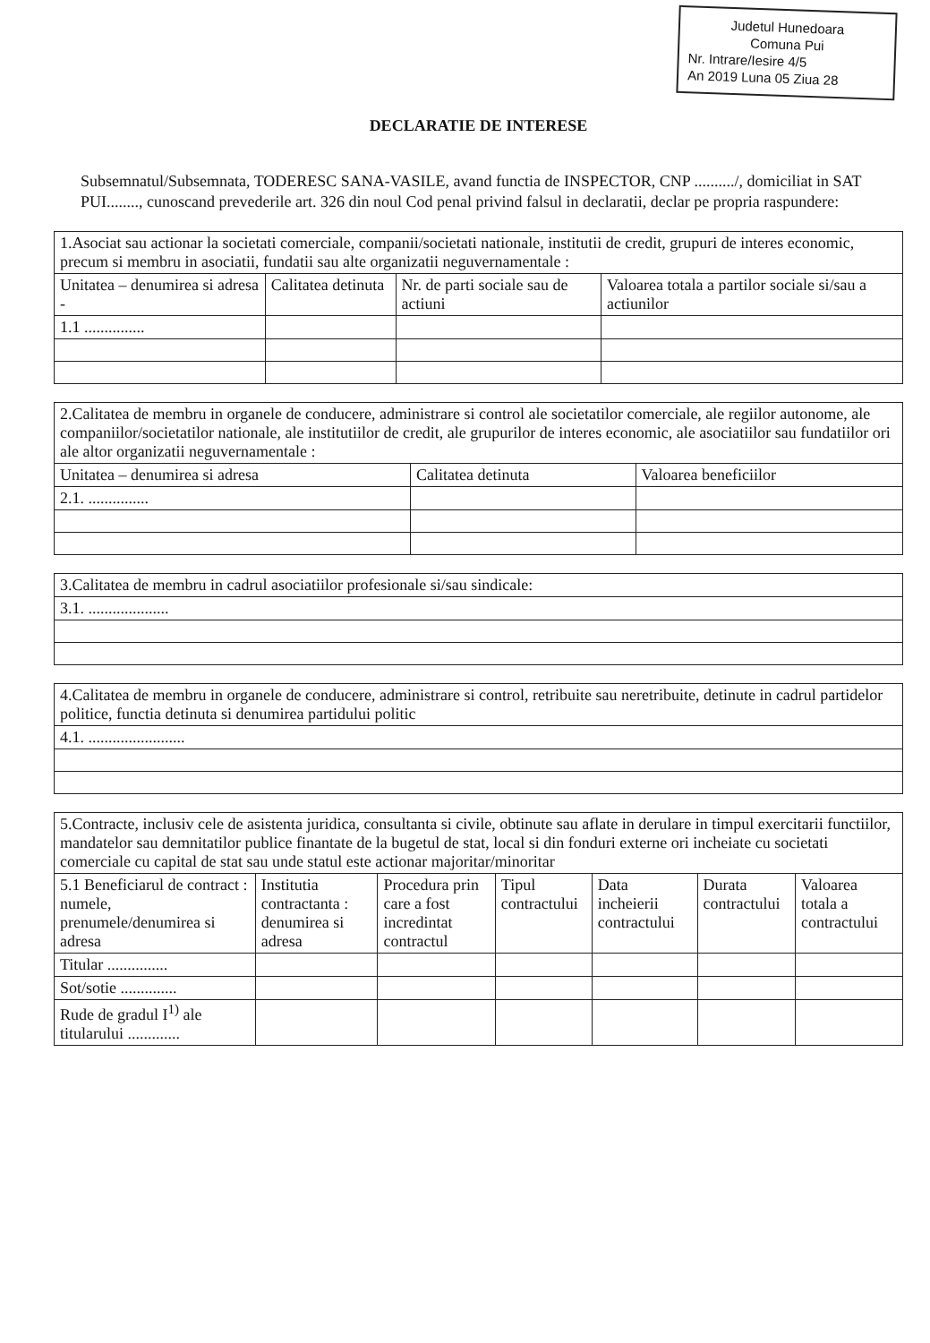Judetul Hunedoara
Comuna Pui
Nr. Intrare/Iesire 4/5
An 2019 Luna 05 Ziua 28
DECLARATIE DE INTERESE
Subsemnatul/Subsemnata, TODERESC SANA-VASILE, avand functia de INSPECTOR, CNP ........../, domiciliat in SAT PUI........, cunoscand prevederile art. 326 din noul Cod penal privind falsul in declaratii, declar pe propria raspundere:
| 1.Asociat sau actionar la societati comerciale, companii/societati nationale, institutii de credit, grupuri de interes economic, precum si membru in asociatii, fundatii sau alte organizatii neguvernamentale : | | | |
| Unitatea – denumirea si adresa - | Calitatea detinuta | Nr. de parti sociale sau de actiuni | Valoarea totala a partilor sociale si/sau a actiunilor |
| 1.1 ............... | | | |
| 2.Calitatea de membru in organele de conducere, administrare si control ale societatilor comerciale, ale regiilor autonome, ale companiilor/societatilor nationale, ale institutiilor de credit, ale grupurilor de interes economic, ale asociatiilor sau fundatiilor ori ale altor organizatii neguvernamentale : | | |
| Unitatea – denumirea si adresa | Calitatea detinuta | Valoarea beneficiilor |
| 2.1. ............... | | |
| 3.Calitatea de membru in cadrul asociatiilor profesionale si/sau sindicale: |
| 3.1. .................... |
| 4.Calitatea de membru in organele de conducere, administrare si control, retribuite sau neretribuite, detinute in cadrul partidelor politice, functia detinuta si denumirea partidului politic |
| 4.1. ........................ |
| 5.Contracte, inclusiv cele de asistenta juridica, consultanta si civile, obtinute sau aflate in derulare in timpul exercitarii functiilor, mandatelor sau demnitatilor publice finantate de la bugetul de stat, local si din fonduri externe ori incheiate cu societati comerciale cu capital de stat sau unde statul este actionar majoritar/minoritar | | | | | | |
| 5.1 Beneficiarul de contract : numele, prenumele/denumirea si adresa | Institutia contractanta : denumirea si adresa | Procedura prin care a fost incredintat contractul | Tipul contractului | Data incheierii contractului | Durata contractului | Valoarea totala a contractului |
| Titular ............... | | | | | | |
| Sot/sotie .............. | | | | | | |
| Rude de gradul I<sup>1)</sup> ale titularului ............. | | | | | | |